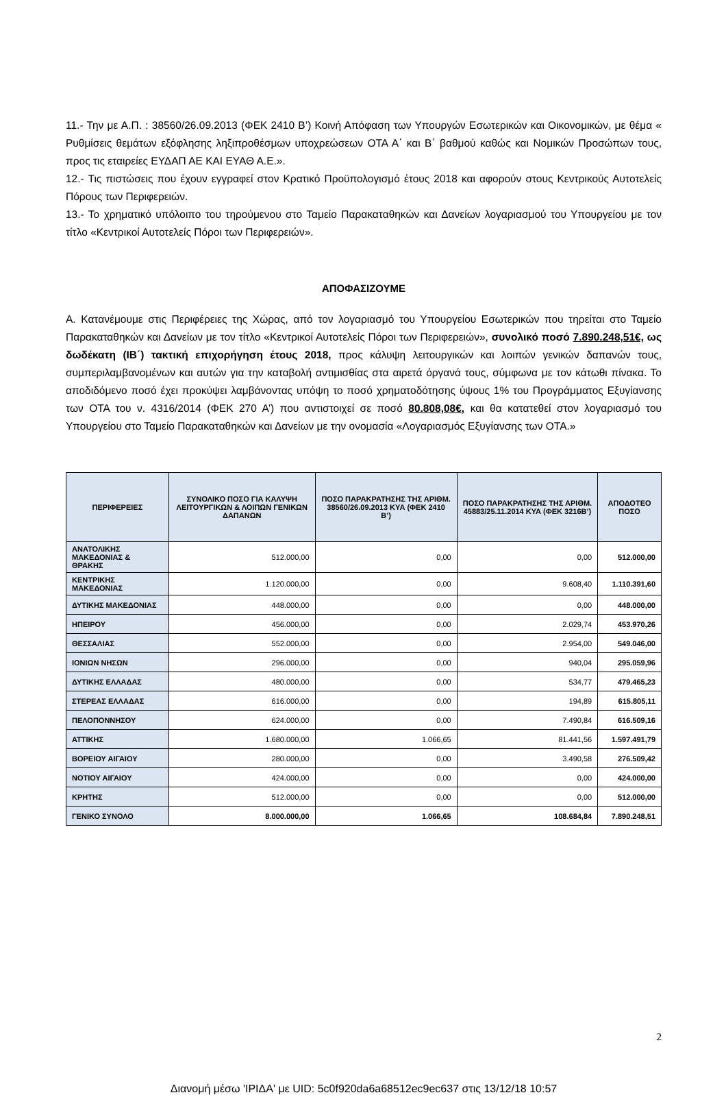11.- Την με Α.Π. : 38560/26.09.2013 (ΦΕΚ 2410 Β’) Κοινή Απόφαση των Υπουργών Εσωτερικών και Οικονομικών, με θέμα « Ρυθμίσεις θεμάτων εξόφλησης ληξιπροθέσμων υποχρεώσεων ΟΤΑ Α΄ και Β΄ βαθμού καθώς και Νομικών Προσώπων τους, προς τις εταιρείες ΕΥΔΑΠ ΑΕ ΚΑΙ ΕΥΑΘ Α.Ε.».
12.- Τις πιστώσεις που έχουν εγγραφεί στον Κρατικό Προϋπολογισμό έτους 2018 και αφορούν στους Κεντρικούς Αυτοτελείς Πόρους των Περιφερειών.
13.- Το χρηματικό υπόλοιπο του τηρούμενου στο Ταμείο Παρακαταθηκών και Δανείων λογαριασμού του Υπουργείου με τον τίτλο «Κεντρικοί Αυτοτελείς Πόροι των Περιφερειών».
ΑΠΟΦΑΣΙΖΟΥΜΕ
Α. Κατανέμουμε στις Περιφέρειες της Χώρας, από τον λογαριασμό του Υπουργείου Εσωτερικών που τηρείται στο Ταμείο Παρακαταθηκών και Δανείων με τον τίτλο «Κεντρικοί Αυτοτελείς Πόροι των Περιφερειών», συνολικό ποσό 7.890.248,51€, ως δωδέκατη (ΙΒ΄) τακτική επιχορήγηση έτους 2018, προς κάλυψη λειτουργικών και λοιπών γενικών δαπανών τους, συμπεριλαμβανομένων και αυτών για την καταβολή αντιμισθίας στα αιρετά όργανά τους, σύμφωνα με τον κάτωθι πίνακα. Το αποδιδόμενο ποσό έχει προκύψει λαμβάνοντας υπόψη το ποσό χρηματοδότησης ύψους 1% του Προγράμματος Εξυγίανσης των ΟΤΑ του ν. 4316/2014 (ΦΕΚ 270 Α’) που αντιστοιχεί σε ποσό 80.808,08€, και θα κατατεθεί στον λογαριασμό του Υπουργείου στο Ταμείο Παρακαταθηκών και Δανείων με την ονομασία «Λογαριασμός Εξυγίανσης των ΟΤΑ.»
| ΠΕΡΙΦΕΡΕΙΕΣ | ΣΥΝΟΛΙΚΟ ΠΟΣΟ ΓΙΑ ΚΑΛΥΨΗ ΛΕΙΤΟΥΡΓΙΚΩΝ & ΛΟΙΠΩΝ ΓΕΝΙΚΩΝ ΔΑΠΑΝΩΝ | ΠΟΣΟ ΠΑΡΑΚΡΑΤΗΣΗΣ ΤΗΣ ΑΡΙΘΜ. 38560/26.09.2013 ΚΥΑ (ΦΕΚ 2410 Β’) | ΠΟΣΟ ΠΑΡΑΚΡΑΤΗΣΗΣ ΤΗΣ ΑΡΙΘΜ. 45883/25.11.2014 ΚΥΑ (ΦΕΚ 3216Β’) | ΑΠΟΔΟΤΕΟ ΠΟΣΟ |
| --- | --- | --- | --- | --- |
| ΑΝΑΤΟΛΙΚΗΣ ΜΑΚΕΔΟΝΙΑΣ & ΘΡΑΚΗΣ | 512.000,00 | 0,00 | 0,00 | 512.000,00 |
| ΚΕΝΤΡΙΚΗΣ ΜΑΚΕΔΟΝΙΑΣ | 1.120.000,00 | 0,00 | 9.608,40 | 1.110.391,60 |
| ΔΥΤΙΚΗΣ ΜΑΚΕΔΟΝΙΑΣ | 448.000,00 | 0,00 | 0,00 | 448.000,00 |
| ΗΠΕΙΡΟΥ | 456.000,00 | 0,00 | 2.029,74 | 453.970,26 |
| ΘΕΣΣΑΛΙΑΣ | 552.000,00 | 0,00 | 2.954,00 | 549.046,00 |
| ΙΟΝΙΩΝ ΝΗΣΩΝ | 296.000,00 | 0,00 | 940,04 | 295.059,96 |
| ΔΥΤΙΚΗΣ ΕΛΛΑΔΑΣ | 480.000,00 | 0,00 | 534,77 | 479.465,23 |
| ΣΤΕΡΕΑΣ ΕΛΛΑΔΑΣ | 616.000,00 | 0,00 | 194,89 | 615.805,11 |
| ΠΕΛΟΠΟΝΝΗΣΟΥ | 624.000,00 | 0,00 | 7.490,84 | 616.509,16 |
| ΑΤΤΙΚΗΣ | 1.680.000,00 | 1.066,65 | 81.441,56 | 1.597.491,79 |
| ΒΟΡΕΙΟΥ ΑΙΓΑΙΟΥ | 280.000,00 | 0,00 | 3.490,58 | 276.509,42 |
| ΝΟΤΙΟΥ ΑΙΓΑΙΟΥ | 424.000,00 | 0,00 | 0,00 | 424.000,00 |
| ΚΡΗΤΗΣ | 512.000,00 | 0,00 | 0,00 | 512.000,00 |
| ΓΕΝΙΚΟ ΣΥΝΟΛΟ | 8.000.000,00 | 1.066,65 | 108.684,84 | 7.890.248,51 |
2
Διανομή μέσω 'ΙΡΙΔΑ' με UID: 5c0f920da6a68512ec9ec637 στις 13/12/18 10:57